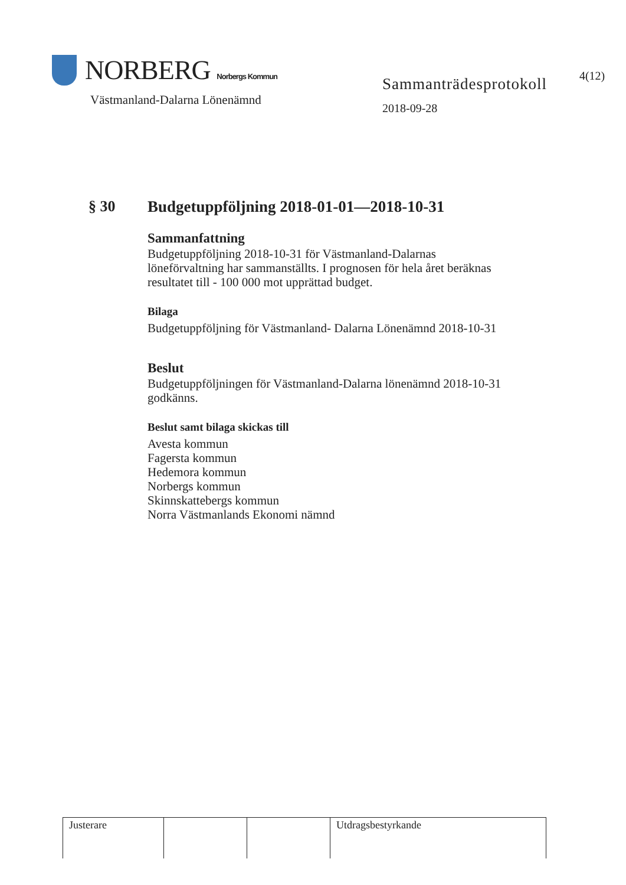NORBERG Norbergs Kommun
Västmanland-Dalarna Lönenämnd
Sammanträdesprotokoll
2018-09-28
4(12)
§ 30 Budgetuppföljning 2018-01-01—2018-10-31
Sammanfattning
Budgetuppföljning 2018-10-31 för Västmanland-Dalarnas
löneförvaltning har sammanställts. I prognosen för hela året beräknas
resultatet till - 100 000 mot upprättad budget.
Bilaga
Budgetuppföljning för Västmanland- Dalarna Lönenämnd 2018-10-31
Beslut
Budgetuppföljningen för Västmanland-Dalarna lönenämnd 2018-10-31
godkänns.
Beslut samt bilaga skickas till
Avesta kommun
Fagersta kommun
Hedemora kommun
Norbergs kommun
Skinnskattebergs kommun
Norra Västmanlands Ekonomi nämnd
| Justerare | | | Utdragsbestyrkande |